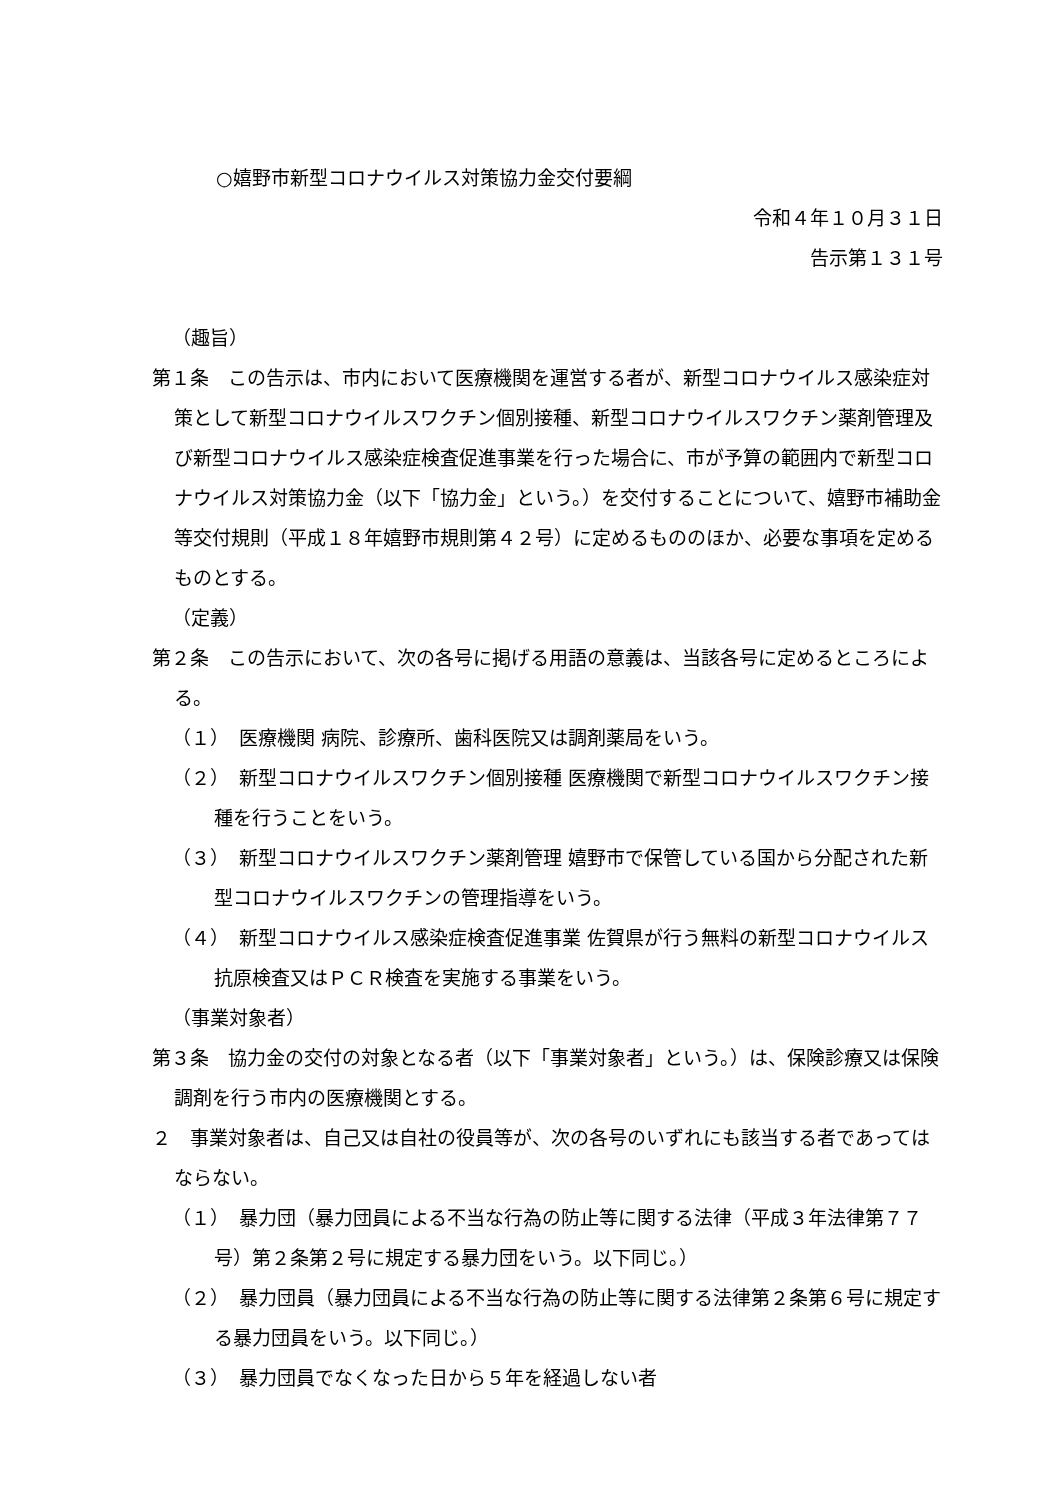○嬉野市新型コロナウイルス対策協力金交付要綱
令和４年１０月３１日
告示第１３１号
（趣旨）
第１条　この告示は、市内において医療機関を運営する者が、新型コロナウイルス感染症対策として新型コロナウイルスワクチン個別接種、新型コロナウイルスワクチン薬剤管理及び新型コロナウイルス感染症検査促進事業を行った場合に、市が予算の範囲内で新型コロナウイルス対策協力金（以下「協力金」という。）を交付することについて、嬉野市補助金等交付規則（平成１８年嬉野市規則第４２号）に定めるもののほか、必要な事項を定めるものとする。
（定義）
第２条　この告示において、次の各号に掲げる用語の意義は、当該各号に定めるところによる。
（１）　医療機関 病院、診療所、歯科医院又は調剤薬局をいう。
（２）　新型コロナウイルスワクチン個別接種 医療機関で新型コロナウイルスワクチン接種を行うことをいう。
（３）　新型コロナウイルスワクチン薬剤管理 嬉野市で保管している国から分配された新型コロナウイルスワクチンの管理指導をいう。
（４）　新型コロナウイルス感染症検査促進事業 佐賀県が行う無料の新型コロナウイルス抗原検査又はＰＣＲ検査を実施する事業をいう。
（事業対象者）
第３条　協力金の交付の対象となる者（以下「事業対象者」という。）は、保険診療又は保険調剤を行う市内の医療機関とする。
２　事業対象者は、自己又は自社の役員等が、次の各号のいずれにも該当する者であってはならない。
（１）　暴力団（暴力団員による不当な行為の防止等に関する法律（平成３年法律第７７号）第２条第２号に規定する暴力団をいう。以下同じ。）
（２）　暴力団員（暴力団員による不当な行為の防止等に関する法律第２条第６号に規定する暴力団員をいう。以下同じ。）
（３）　暴力団員でなくなった日から５年を経過しない者